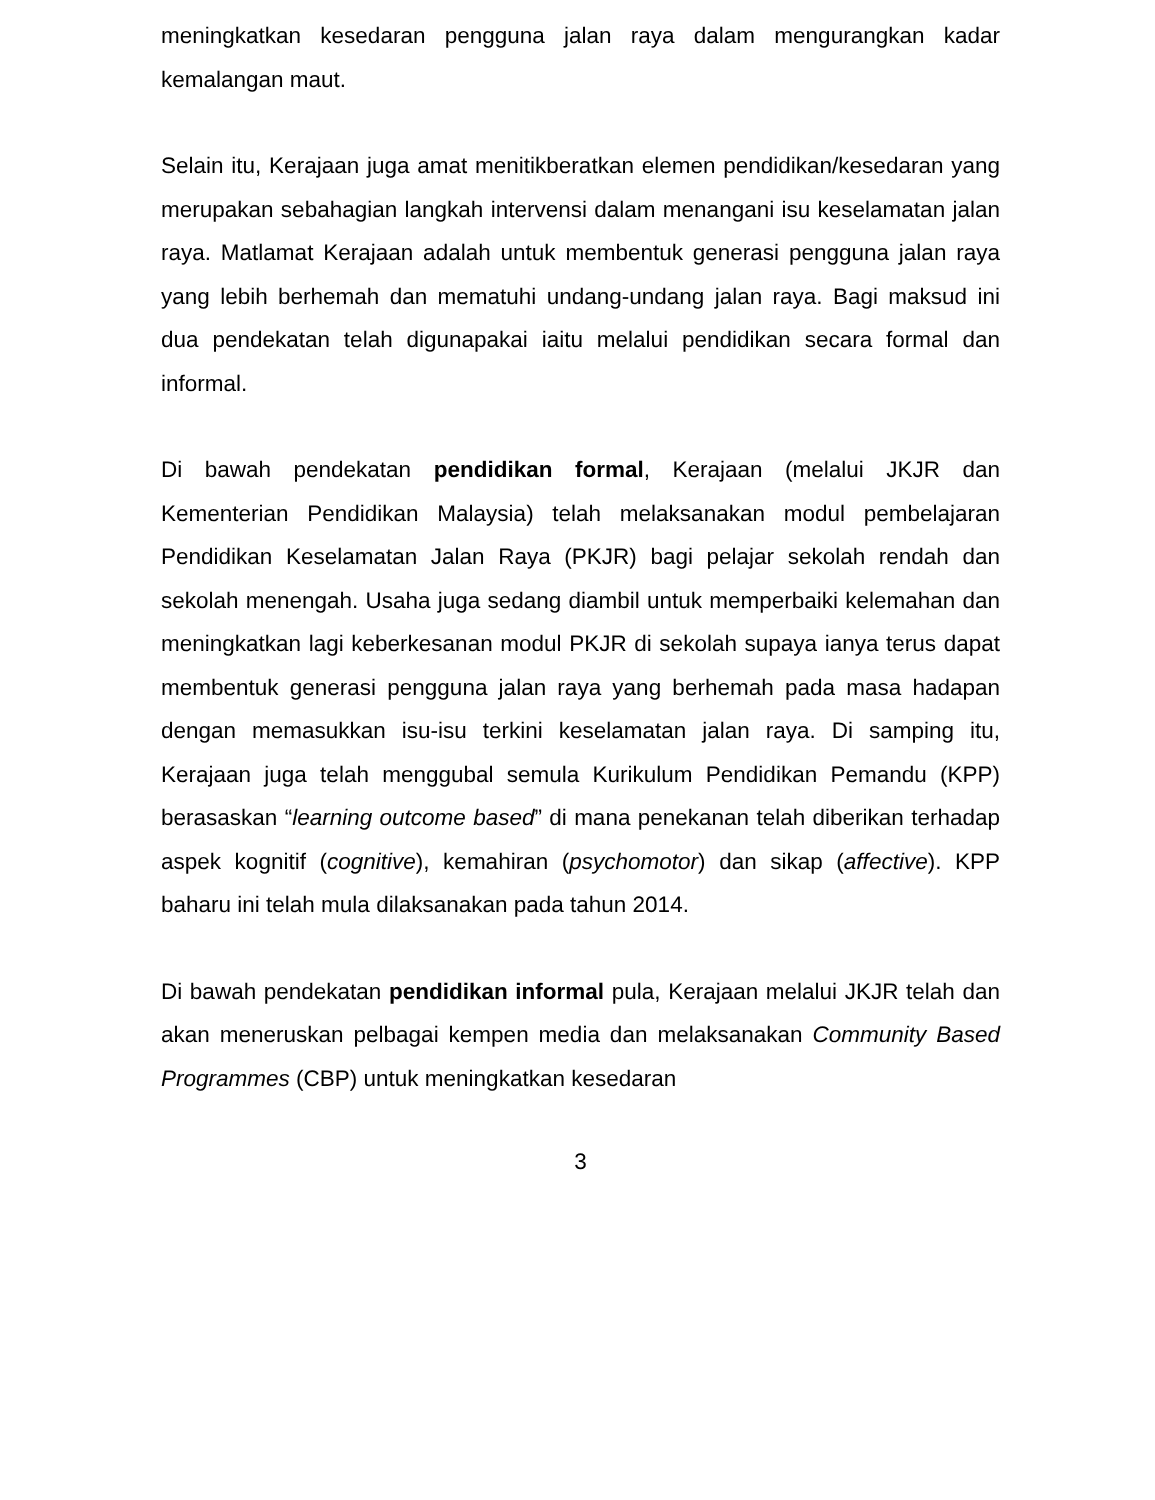meningkatkan kesedaran pengguna jalan raya dalam mengurangkan kadar kemalangan maut.
Selain itu, Kerajaan juga amat menitikberatkan elemen pendidikan/kesedaran yang merupakan sebahagian langkah intervensi dalam menangani isu keselamatan jalan raya. Matlamat Kerajaan adalah untuk membentuk generasi pengguna jalan raya yang lebih berhemah dan mematuhi undang-undang jalan raya. Bagi maksud ini dua pendekatan telah digunapakai iaitu melalui pendidikan secara formal dan informal.
Di bawah pendekatan pendidikan formal, Kerajaan (melalui JKJR dan Kementerian Pendidikan Malaysia) telah melaksanakan modul pembelajaran Pendidikan Keselamatan Jalan Raya (PKJR) bagi pelajar sekolah rendah dan sekolah menengah. Usaha juga sedang diambil untuk memperbaiki kelemahan dan meningkatkan lagi keberkesanan modul PKJR di sekolah supaya ianya terus dapat membentuk generasi pengguna jalan raya yang berhemah pada masa hadapan dengan memasukkan isu-isu terkini keselamatan jalan raya. Di samping itu, Kerajaan juga telah menggubal semula Kurikulum Pendidikan Pemandu (KPP) berasaskan “learning outcome based” di mana penekanan telah diberikan terhadap aspek kognitif (cognitive), kemahiran (psychomotor) dan sikap (affective). KPP baharu ini telah mula dilaksanakan pada tahun 2014.
Di bawah pendekatan pendidikan informal pula, Kerajaan melalui JKJR telah dan akan meneruskan pelbagai kempen media dan melaksanakan Community Based Programmes (CBP) untuk meningkatkan kesedaran
3